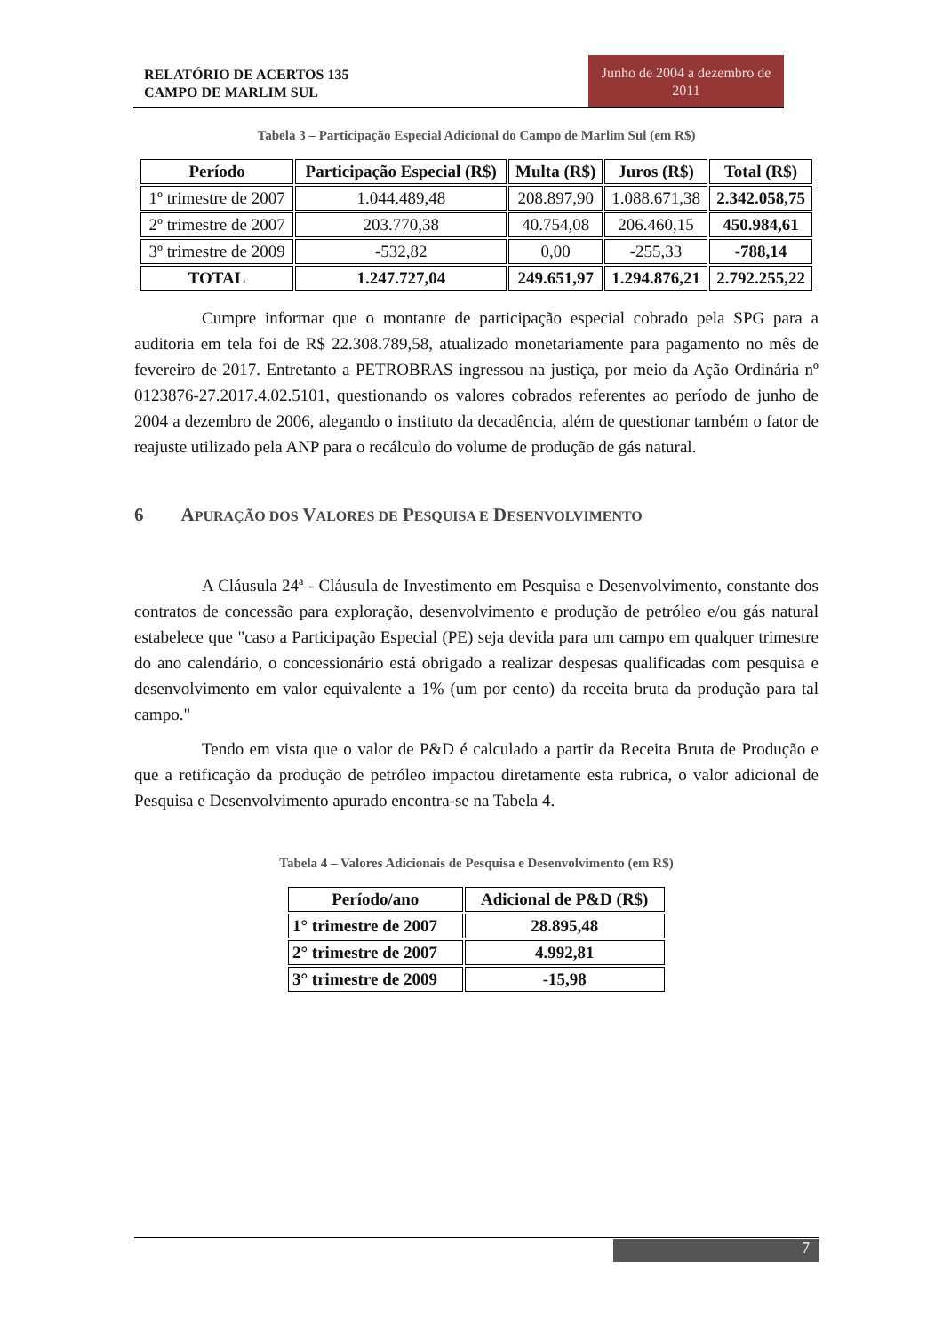RELATÓRIO DE ACERTOS 135
CAMPO DE MARLIM SUL
Junho de 2004 a dezembro de 2011
Tabela 3 – Participação Especial Adicional do Campo de Marlim Sul (em R$)
| Período | Participação Especial (R$) | Multa (R$) | Juros (R$) | Total (R$) |
| --- | --- | --- | --- | --- |
| 1º trimestre de 2007 | 1.044.489,48 | 208.897,90 | 1.088.671,38 | 2.342.058,75 |
| 2º trimestre de 2007 | 203.770,38 | 40.754,08 | 206.460,15 | 450.984,61 |
| 3º trimestre de 2009 | -532,82 | 0,00 | -255,33 | -788,14 |
| TOTAL | 1.247.727,04 | 249.651,97 | 1.294.876,21 | 2.792.255,22 |
Cumpre informar que o montante de participação especial cobrado pela SPG para a auditoria em tela foi de R$ 22.308.789,58, atualizado monetariamente para pagamento no mês de fevereiro de 2017. Entretanto a PETROBRAS ingressou na justiça, por meio da Ação Ordinária nº 0123876-27.2017.4.02.5101, questionando os valores cobrados referentes ao período de junho de 2004 a dezembro de 2006, alegando o instituto da decadência, além de questionar também o fator de reajuste utilizado pela ANP para o recálculo do volume de produção de gás natural.
6 APURAÇÃO DOS VALORES DE PESQUISA E DESENVOLVIMENTO
A Cláusula 24ª - Cláusula de Investimento em Pesquisa e Desenvolvimento, constante dos contratos de concessão para exploração, desenvolvimento e produção de petróleo e/ou gás natural estabelece que "caso a Participação Especial (PE) seja devida para um campo em qualquer trimestre do ano calendário, o concessionário está obrigado a realizar despesas qualificadas com pesquisa e desenvolvimento em valor equivalente a 1% (um por cento) da receita bruta da produção para tal campo."
Tendo em vista que o valor de P&D é calculado a partir da Receita Bruta de Produção e que a retificação da produção de petróleo impactou diretamente esta rubrica, o valor adicional de Pesquisa e Desenvolvimento apurado encontra-se na Tabela 4.
Tabela 4 – Valores Adicionais de Pesquisa e Desenvolvimento (em R$)
| Período/ano | Adicional de P&D (R$) |
| --- | --- |
| 1° trimestre de 2007 | 28.895,48 |
| 2° trimestre de 2007 | 4.992,81 |
| 3° trimestre de 2009 | -15,98 |
7